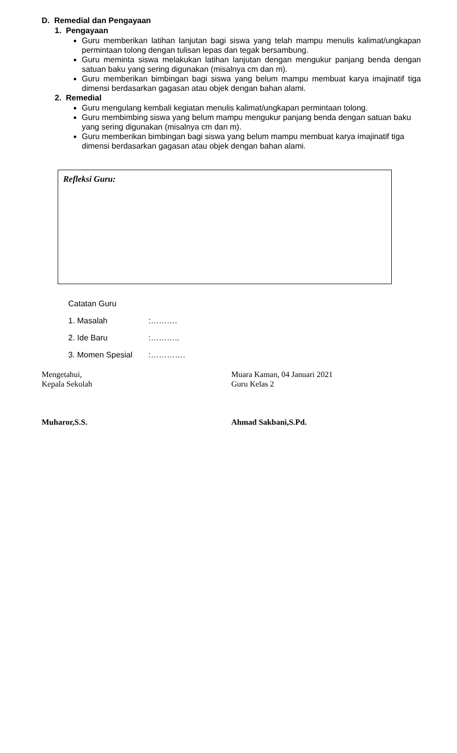D. Remedial dan Pengayaan
1. Pengayaan
Guru memberikan latihan lanjutan bagi siswa yang telah mampu menulis kalimat/ungkapan permintaan tolong dengan tulisan lepas dan tegak bersambung.
Guru meminta siswa melakukan latihan lanjutan dengan mengukur panjang benda dengan satuan baku yang sering digunakan (misalnya cm dan m).
Guru memberikan bimbingan bagi siswa yang belum mampu membuat karya imajinatif tiga dimensi berdasarkan gagasan atau objek dengan bahan alami.
2. Remedial
Guru mengulang kembali kegiatan menulis kalimat/ungkapan permintaan tolong.
Guru membimbing siswa yang belum mampu mengukur panjang benda dengan satuan baku yang sering digunakan (misalnya cm dan m).
Guru memberikan bimbingan bagi siswa yang belum mampu membuat karya imajinatif tiga dimensi berdasarkan gagasan atau objek dengan bahan alami.
Refleksi Guru:
Catatan Guru
1. Masalah:……….
2. Ide Baru:………..
3. Momen Spesial:………….
Mengetahui,
Kepala Sekolah
Muharor,S.S.
Muara Kaman, 04 Januari 2021
Guru Kelas 2
Ahmad Sakbani,S.Pd.